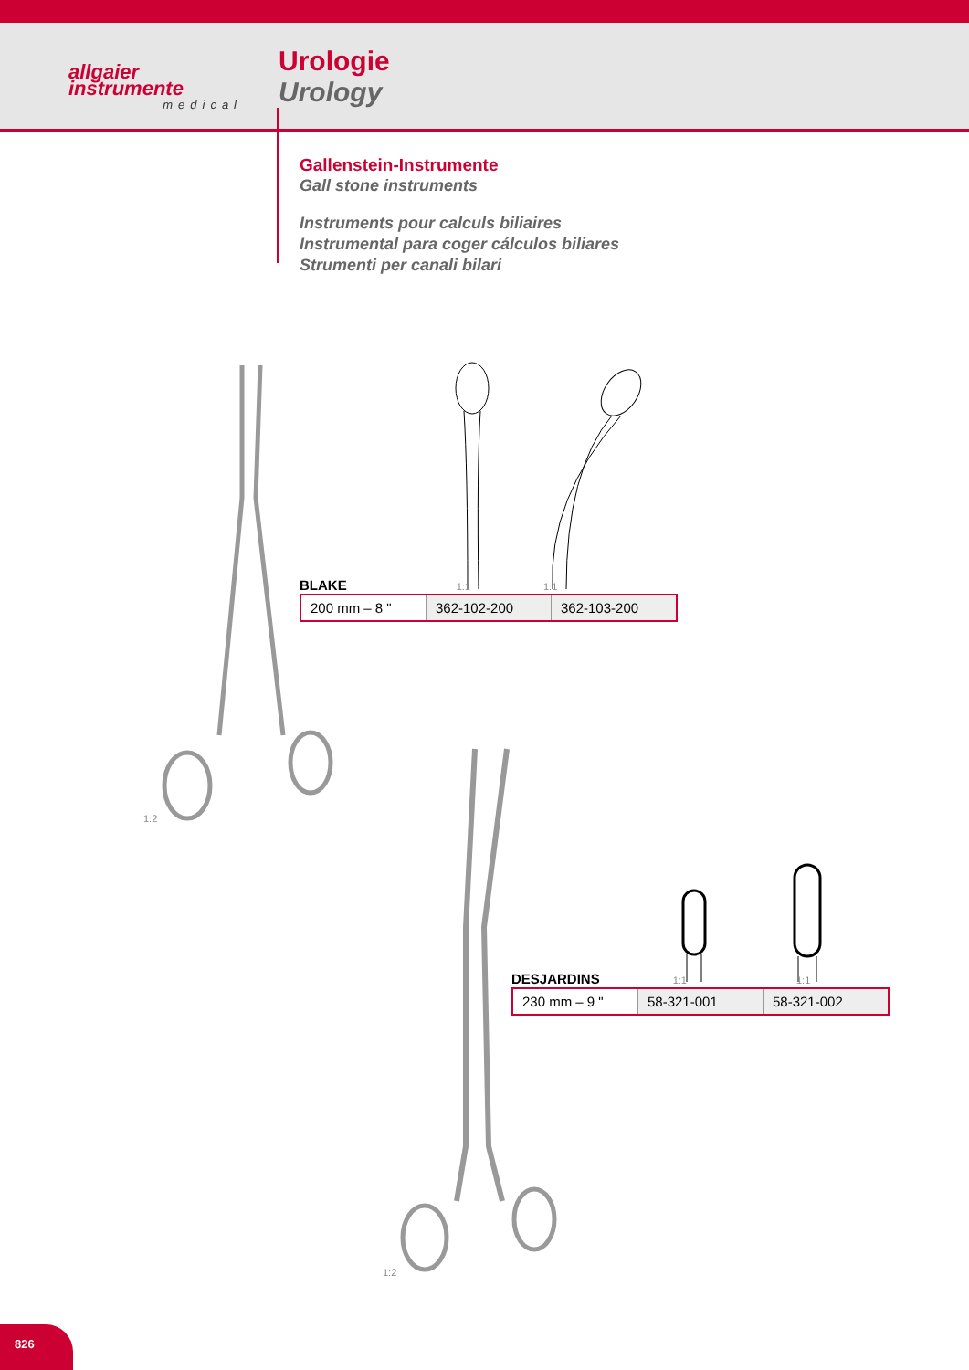allgaier
instrumente
medical
Urologie
Urology
Gallenstein-Instrumente
Gall stone instruments
Instruments pour calculs biliaires
Instrumental para coger cálculos biliares
Strumenti per canali bilari
1:2
BLAKE 1:1 1:1
| 200 mm – 8 " | 362-102-200 | 362-103-200 |
1:2
DESJARDINS 1:1 1:1
| 230 mm – 9 " | 58-321-001 | 58-321-002 |
826